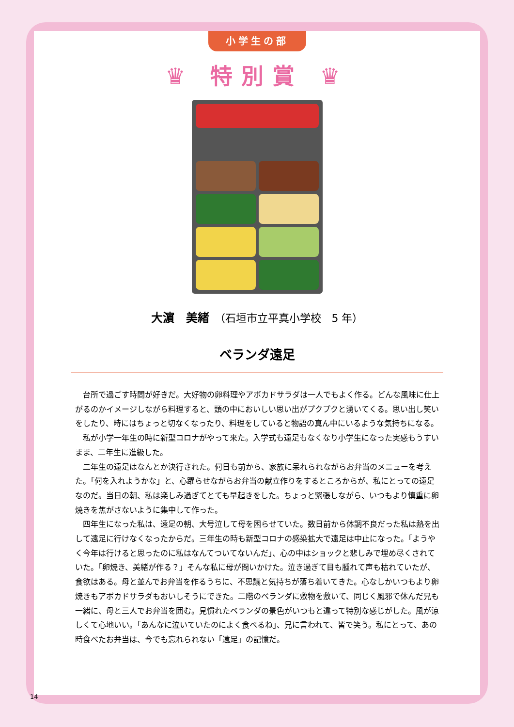小学生の部
♛ 特別賞 ♛
大濵　美緒　（石垣市立平真小学校　5 年）
ベランダ遠足
台所で過ごす時間が好きだ。大好物の卵料理やアボカドサラダは一人でもよく作る。どんな風味に仕上がるのかイメージしながら料理すると、頭の中においしい思い出がプクプクと湧いてくる。思い出し笑いをしたり、時にはちょっと切なくなったり、料理をしていると物語の真ん中にいるような気持ちになる。
私が小学一年生の時に新型コロナがやって来た。入学式も遠足もなくなり小学生になった実感もうすいまま、二年生に進級した。
二年生の遠足はなんとか決行された。何日も前から、家族に呆れられながらお弁当のメニューを考えた。「何を入れようかな」と、心躍らせながらお弁当の献立作りをするところからが、私にとっての遠足なのだ。当日の朝、私は楽しみ過ぎてとても早起きをした。ちょっと緊張しながら、いつもより慎重に卵焼きを焦がさないように集中して作った。
四年生になった私は、遠足の朝、大号泣して母を困らせていた。数日前から体調不良だった私は熱を出して遠足に行けなくなったからだ。三年生の時も新型コロナの感染拡大で遠足は中止になった。「ようやく今年は行けると思ったのに私はなんてついてないんだ」、心の中はショックと悲しみで埋め尽くされていた。「卵焼き、美緒が作る？」そんな私に母が問いかけた。泣き過ぎて目も腫れて声も枯れていたが、食欲はある。母と並んでお弁当を作るうちに、不思議と気持ちが落ち着いてきた。心なしかいつもより卵焼きもアボカドサラダもおいしそうにできた。二階のベランダに敷物を敷いて、同じく風邪で休んだ兄も一緒に、母と三人でお弁当を囲む。見慣れたベランダの景色がいつもと違って特別な感じがした。風が涼しくて心地いい。「あんなに泣いていたのによく食べるね」、兄に言われて、皆で笑う。私にとって、あの時食べたお弁当は、今でも忘れられない「遠足」の記憶だ。
14